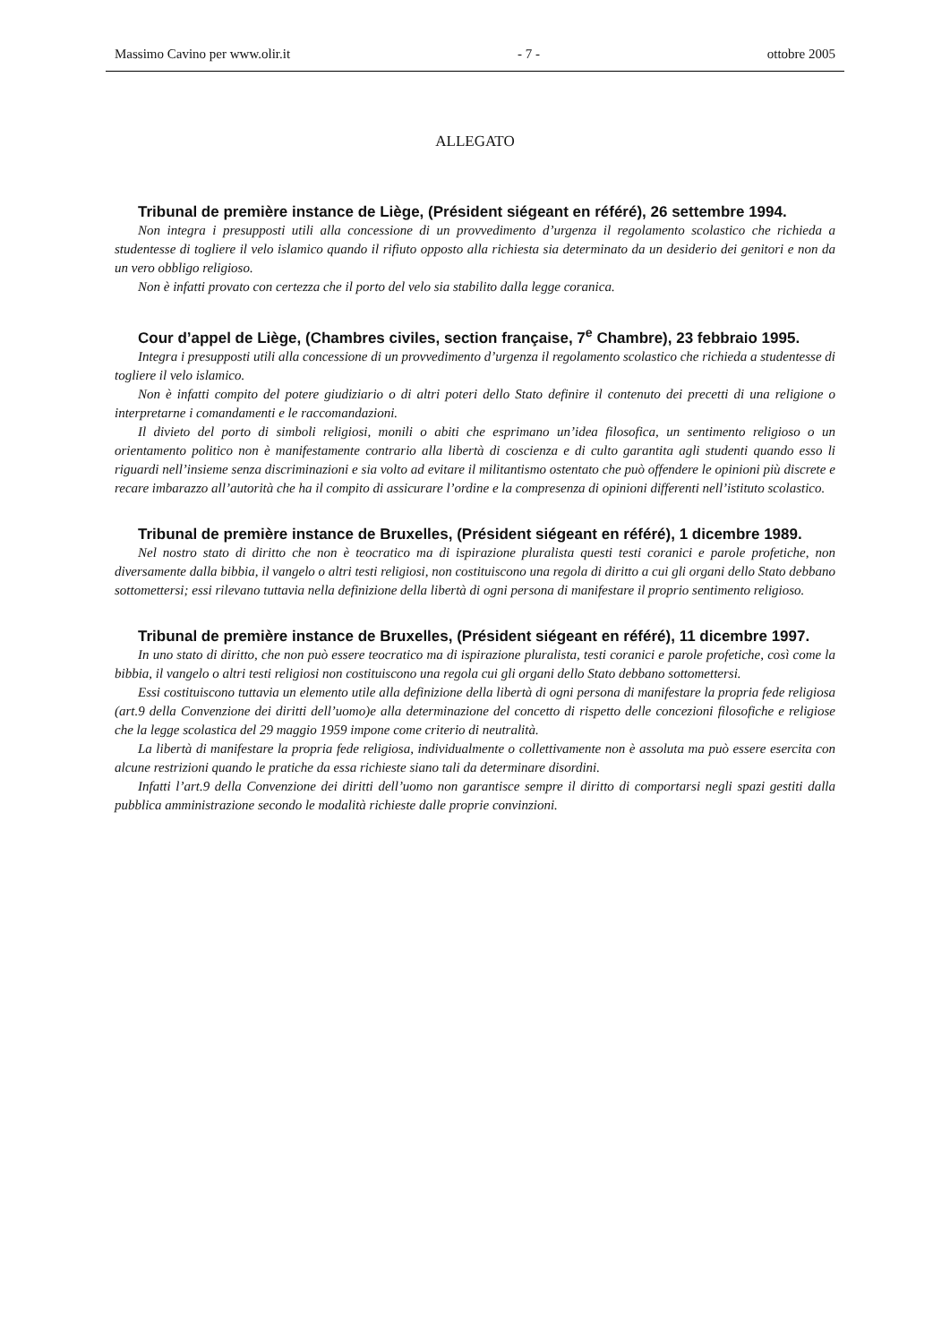Massimo Cavino per www.olir.it - 7 - ottobre 2005
ALLEGATO
Tribunal de première instance de Liège, (Président siégeant en référé), 26 settembre 1994.
Non integra i presupposti utili alla concessione di un provvedimento d’urgenza il regolamento scolastico che richieda a studentesse di togliere il velo islamico quando il rifiuto opposto alla richiesta sia determinato da un desiderio dei genitori e non da un vero obbligo religioso.
Non è infatti provato con certezza che il porto del velo sia stabilito dalla legge coranica.
Cour d’appel de Liège, (Chambres civiles, section française, 7<sup>e</sup> Chambre), 23 febbraio 1995.
Integra i presupposti utili alla concessione di un provvedimento d’urgenza il regolamento scolastico che richieda a studentesse di togliere il velo islamico.
Non è infatti compito del potere giudiziario o di altri poteri dello Stato definire il contenuto dei precetti di una religione o interpretarne i comandamenti e le raccomandazioni.
Il divieto del porto di simboli religiosi, monili o abiti che esprimano un’idea filosofica, un sentimento religioso o un orientamento politico non è manifestamente contrario alla libertà di coscienza e di culto garantita agli studenti quando esso li riguardi nell’insieme senza discriminazioni e sia volto ad evitare il militantismo ostentato che può offendere le opinioni più discrete e recare imbarazzo all’autorità che ha il compito di assicurare l’ordine e la compresenza di opinioni differenti nell’istituto scolastico.
Tribunal de première instance de Bruxelles, (Président siégeant en référé), 1 dicembre 1989.
Nel nostro stato di diritto che non è teocratico ma di ispirazione pluralista questi testi coranici e parole profetiche, non diversamente dalla bibbia, il vangelo o altri testi religiosi, non costituiscono una regola di diritto a cui gli organi dello Stato debbano sottomettersi; essi rilevano tuttavia nella definizione della libertà di ogni persona di manifestare il proprio sentimento religioso.
Tribunal de première instance de Bruxelles, (Président siégeant en référé), 11 dicembre 1997.
In uno stato di diritto, che non può essere teocratico ma di ispirazione pluralista, testi coranici e parole profetiche, così come la bibbia, il vangelo o altri testi religiosi non costituiscono una regola cui gli organi dello Stato debbano sottomettersi.
Essi costituiscono tuttavia un elemento utile alla definizione della libertà di ogni persona di manifestare la propria fede religiosa (art.9 della Convenzione dei diritti dell’uomo)e alla determinazione del concetto di rispetto delle concezioni filosofiche e religiose che la legge scolastica del 29 maggio 1959 impone come criterio di neutralità.
La libertà di manifestare la propria fede religiosa, individualmente o collettivamente non è assoluta ma può essere esercita con alcune restrizioni quando le pratiche da essa richieste siano tali da determinare disordini.
Infatti l’art.9 della Convenzione dei diritti dell’uomo non garantisce sempre il diritto di comportarsi negli spazi gestiti dalla pubblica amministrazione secondo le modalità richieste dalle proprie convinzioni.